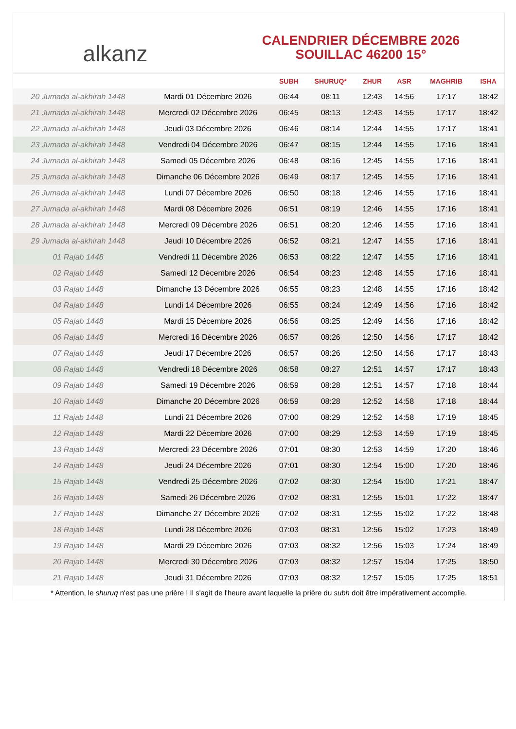alkanz
CALENDRIER DÉCEMBRE 2026
SOUILLAC 46200 15°
| | | SUBH | SHURUQ* | ZHUR | ASR | MAGHRIB | ISHA |
| --- | --- | --- | --- | --- | --- | --- | --- |
| 20 Jumada al-akhirah 1448 | Mardi 01 Décembre 2026 | 06:44 | 08:11 | 12:43 | 14:56 | 17:17 | 18:42 |
| 21 Jumada al-akhirah 1448 | Mercredi 02 Décembre 2026 | 06:45 | 08:13 | 12:43 | 14:55 | 17:17 | 18:42 |
| 22 Jumada al-akhirah 1448 | Jeudi 03 Décembre 2026 | 06:46 | 08:14 | 12:44 | 14:55 | 17:17 | 18:41 |
| 23 Jumada al-akhirah 1448 | Vendredi 04 Décembre 2026 | 06:47 | 08:15 | 12:44 | 14:55 | 17:16 | 18:41 |
| 24 Jumada al-akhirah 1448 | Samedi 05 Décembre 2026 | 06:48 | 08:16 | 12:45 | 14:55 | 17:16 | 18:41 |
| 25 Jumada al-akhirah 1448 | Dimanche 06 Décembre 2026 | 06:49 | 08:17 | 12:45 | 14:55 | 17:16 | 18:41 |
| 26 Jumada al-akhirah 1448 | Lundi 07 Décembre 2026 | 06:50 | 08:18 | 12:46 | 14:55 | 17:16 | 18:41 |
| 27 Jumada al-akhirah 1448 | Mardi 08 Décembre 2026 | 06:51 | 08:19 | 12:46 | 14:55 | 17:16 | 18:41 |
| 28 Jumada al-akhirah 1448 | Mercredi 09 Décembre 2026 | 06:51 | 08:20 | 12:46 | 14:55 | 17:16 | 18:41 |
| 29 Jumada al-akhirah 1448 | Jeudi 10 Décembre 2026 | 06:52 | 08:21 | 12:47 | 14:55 | 17:16 | 18:41 |
| 01 Rajab 1448 | Vendredi 11 Décembre 2026 | 06:53 | 08:22 | 12:47 | 14:55 | 17:16 | 18:41 |
| 02 Rajab 1448 | Samedi 12 Décembre 2026 | 06:54 | 08:23 | 12:48 | 14:55 | 17:16 | 18:41 |
| 03 Rajab 1448 | Dimanche 13 Décembre 2026 | 06:55 | 08:23 | 12:48 | 14:55 | 17:16 | 18:42 |
| 04 Rajab 1448 | Lundi 14 Décembre 2026 | 06:55 | 08:24 | 12:49 | 14:56 | 17:16 | 18:42 |
| 05 Rajab 1448 | Mardi 15 Décembre 2026 | 06:56 | 08:25 | 12:49 | 14:56 | 17:16 | 18:42 |
| 06 Rajab 1448 | Mercredi 16 Décembre 2026 | 06:57 | 08:26 | 12:50 | 14:56 | 17:17 | 18:42 |
| 07 Rajab 1448 | Jeudi 17 Décembre 2026 | 06:57 | 08:26 | 12:50 | 14:56 | 17:17 | 18:43 |
| 08 Rajab 1448 | Vendredi 18 Décembre 2026 | 06:58 | 08:27 | 12:51 | 14:57 | 17:17 | 18:43 |
| 09 Rajab 1448 | Samedi 19 Décembre 2026 | 06:59 | 08:28 | 12:51 | 14:57 | 17:18 | 18:44 |
| 10 Rajab 1448 | Dimanche 20 Décembre 2026 | 06:59 | 08:28 | 12:52 | 14:58 | 17:18 | 18:44 |
| 11 Rajab 1448 | Lundi 21 Décembre 2026 | 07:00 | 08:29 | 12:52 | 14:58 | 17:19 | 18:45 |
| 12 Rajab 1448 | Mardi 22 Décembre 2026 | 07:00 | 08:29 | 12:53 | 14:59 | 17:19 | 18:45 |
| 13 Rajab 1448 | Mercredi 23 Décembre 2026 | 07:01 | 08:30 | 12:53 | 14:59 | 17:20 | 18:46 |
| 14 Rajab 1448 | Jeudi 24 Décembre 2026 | 07:01 | 08:30 | 12:54 | 15:00 | 17:20 | 18:46 |
| 15 Rajab 1448 | Vendredi 25 Décembre 2026 | 07:02 | 08:30 | 12:54 | 15:00 | 17:21 | 18:47 |
| 16 Rajab 1448 | Samedi 26 Décembre 2026 | 07:02 | 08:31 | 12:55 | 15:01 | 17:22 | 18:47 |
| 17 Rajab 1448 | Dimanche 27 Décembre 2026 | 07:02 | 08:31 | 12:55 | 15:02 | 17:22 | 18:48 |
| 18 Rajab 1448 | Lundi 28 Décembre 2026 | 07:03 | 08:31 | 12:56 | 15:02 | 17:23 | 18:49 |
| 19 Rajab 1448 | Mardi 29 Décembre 2026 | 07:03 | 08:32 | 12:56 | 15:03 | 17:24 | 18:49 |
| 20 Rajab 1448 | Mercredi 30 Décembre 2026 | 07:03 | 08:32 | 12:57 | 15:04 | 17:25 | 18:50 |
| 21 Rajab 1448 | Jeudi 31 Décembre 2026 | 07:03 | 08:32 | 12:57 | 15:05 | 17:25 | 18:51 |
* Attention, le shuruq n'est pas une prière ! Il s'agit de l'heure avant laquelle la prière du subh doit être impérativement accomplie.